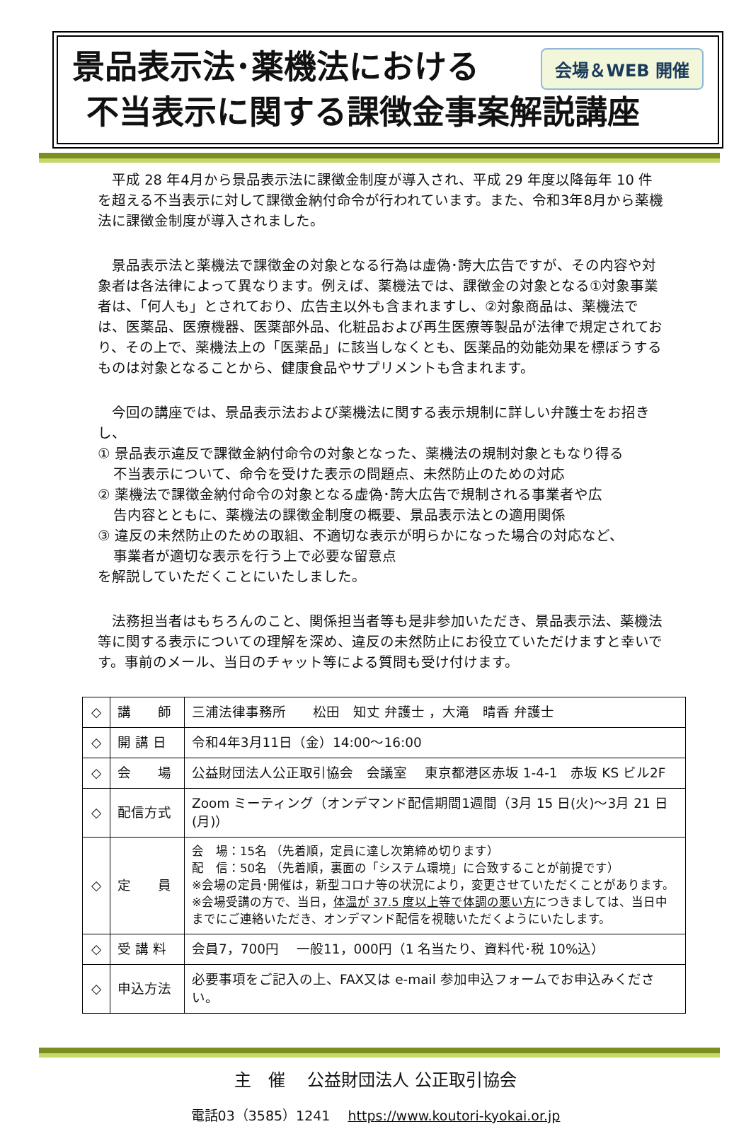景品表示法･薬機法における
会場＆WEB 開催
不当表示に関する課徴金事案解説講座
　平成 28 年4月から景品表示法に課徴金制度が導入され、平成 29 年度以降毎年 10 件を超える不当表示に対して課徴金納付命令が行われています。また、令和3年8月から薬機法に課徴金制度が導入されました。
　景品表示法と薬機法で課徴金の対象となる行為は虚偽･誇大広告ですが、その内容や対象者は各法律によって異なります。例えば、薬機法では、課徴金の対象となる①対象事業者は、「何人も」とされており、広告主以外も含まれますし、②対象商品は、薬機法では、医薬品、医療機器、医薬部外品、化粧品および再生医療等製品が法律で規定されており、その上で、薬機法上の「医薬品」に該当しなくとも、医薬品的効能効果を標ぼうするものは対象となることから、健康食品やサプリメントも含まれます。
　今回の講座では、景品表示法および薬機法に関する表示規制に詳しい弁護士をお招きし、
① 景品表示違反で課徴金納付命令の対象となった、薬機法の規制対象ともなり得る
不当表示について、命令を受けた表示の問題点、未然防止のための対応
② 薬機法で課徴金納付命令の対象となる虚偽･誇大広告で規制される事業者や広
告内容とともに、薬機法の課徴金制度の概要、景品表示法との適用関係
③ 違反の未然防止のための取組、不適切な表示が明らかになった場合の対応など、
事業者が適切な表示を行う上で必要な留意点
を解説していただくことにいたしました。
　法務担当者はもちろんのこと、関係担当者等も是非参加いただき、景品表示法、薬機法等に関する表示についての理解を深め、違反の未然防止にお役立ていただけますと幸いです。事前のメール、当日のチャット等による質問も受け付けます。
| ◇ | 講 師 | 三浦法律事務所 松田 知丈 弁護士 ，大滝 晴香 弁護士 |
| ◇ | 開 講 日 | 令和4年3月11日（金）14:00～16:00 |
| ◇ | 会 場 | 公益財団法人公正取引協会 会議室 東京都港区赤坂 1-4-1 赤坂 KS ビル2F |
| ◇ | 配信方式 | Zoom ミーティング（オンデマンド配信期間1週間（3月 15 日(火)～3月 21 日(月)） |
| ◇ | 定 員 | 会 場：15名 （先着順，定員に達し次第締め切ります） 配 信：50名 （先着順，裏面の「システム環境」に合致することが前提です） ※会場の定員･開催は，新型コロナ等の状況により，変更させていただくことがあります。 ※会場受講の方で、当日， 体温が 37.5 度以上等で体調の悪い方 につきましては、当日中までにご連絡いただき、オンデマンド配信を視聴いただくようにいたします。 |
| ◇ | 受 講 料 | 会員7，700円 一般11，000円（1 名当たり、資料代･税 10%込） |
| ◇ | 申込方法 | 必要事項をご記入の上、FAX又は e-mail 参加申込フォームでお申込みください。 |
主　催　 公益財団法人 公正取引協会
電話03（3585）1241　 https://www.koutori-kyokai.or.jp